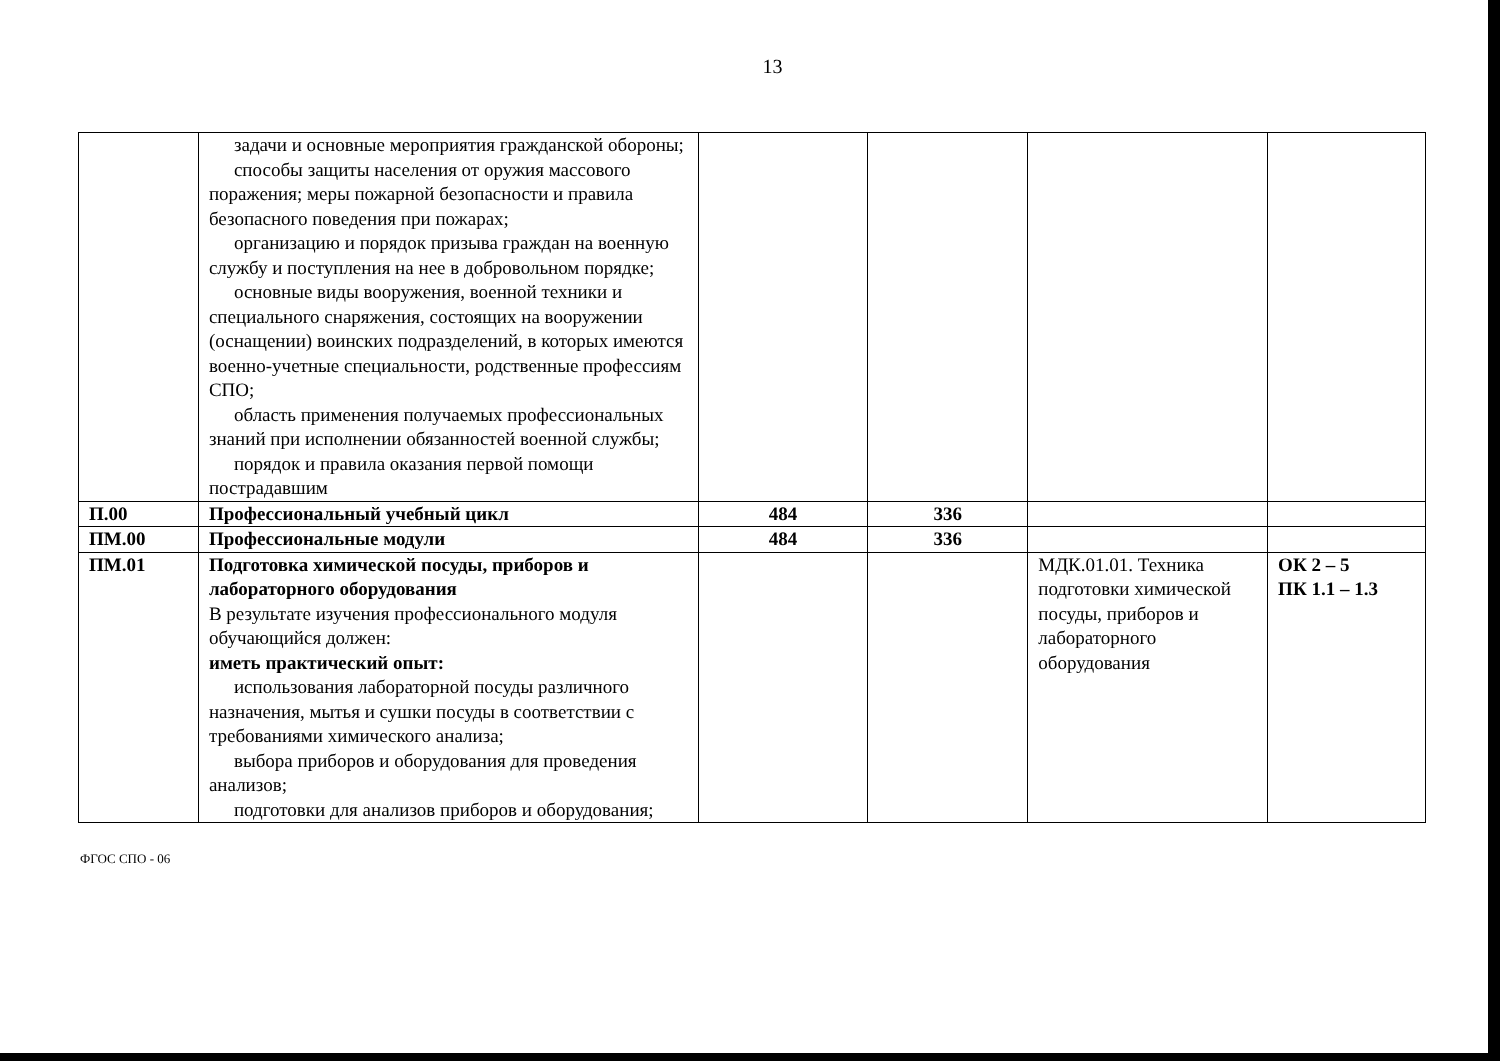13
| | задачи и основные мероприятия гражданской обороны; способы защиты населения от оружия массового поражения; меры пожарной безопасности и правила безопасного поведения при пожарах; организацию и порядок призыва граждан на военную службу и поступления на нее в добровольном порядке; основные виды вооружения, военной техники и специального снаряжения, состоящих на вооружении (оснащении) воинских подразделений, в которых имеются военно-учетные специальности, родственные профессиям СПО; область применения получаемых профессиональных знаний при исполнении обязанностей военной службы; порядок и правила оказания первой помощи пострадавшим | | | | |
| П.00 | Профессиональный учебный цикл | 484 | 336 | | |
| ПМ.00 | Профессиональные модули | 484 | 336 | | |
| ПМ.01 | Подготовка химической посуды, приборов и лабораторного оборудования В результате изучения профессионального модуля обучающийся должен: иметь практический опыт: использования лабораторной посуды различного назначения, мытья и сушки посуды в соответствии с требованиями химического анализа; выбора приборов и оборудования для проведения анализов; подготовки для анализов приборов и оборудования; | | | МДК.01.01. Техника подготовки химической посуды, приборов и лабораторного оборудования | ОК 2 – 5 ПК 1.1 – 1.3 |
ФГОС СПО - 06